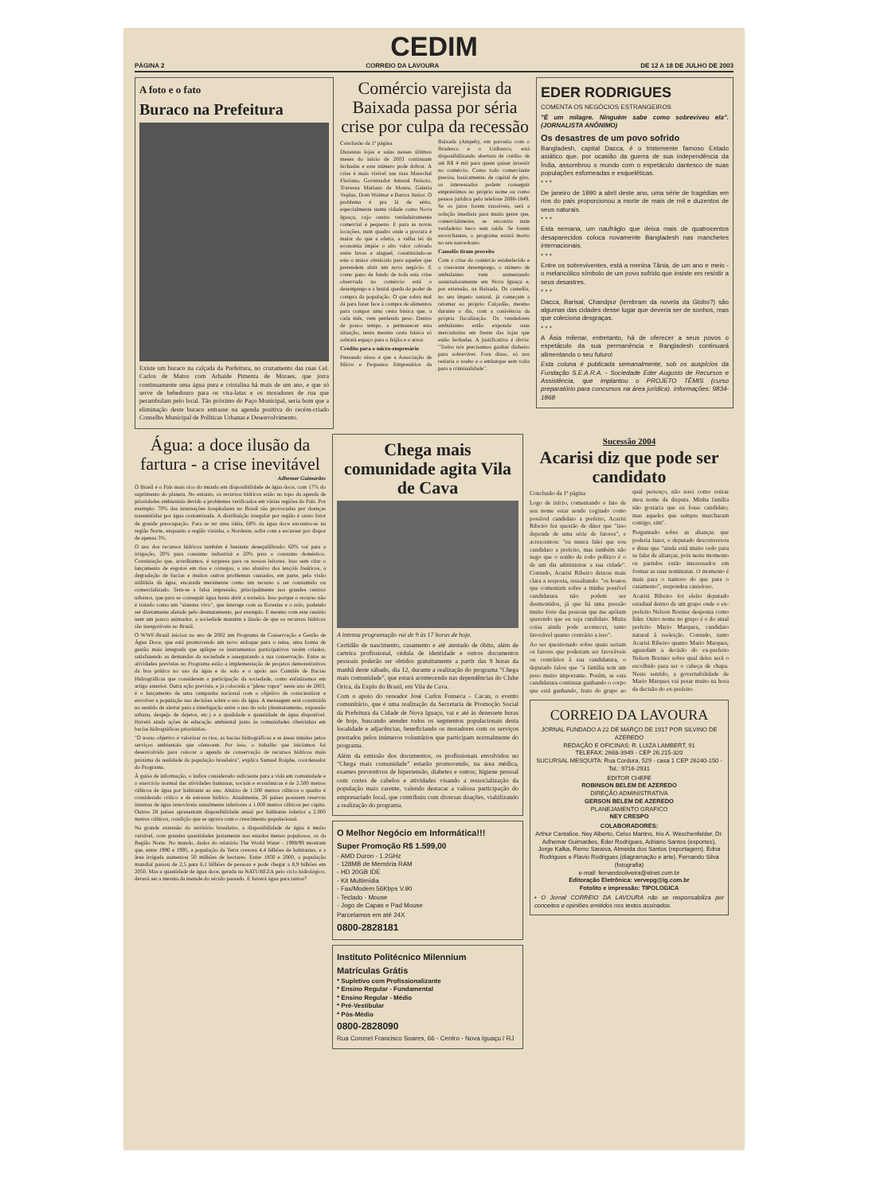CEDIM
PÁGINA 2 CORREIO DA LAVOURA DE 12 A 18 DE JULHO DE 2003
A foto e o fato
Buraco na Prefeitura
Existe um buraco na calçada da Prefeitura, no cruzamento das ruas Cel. Carlos de Matos com Arhaide Pimenta de Moraes, que jorra continuamente uma água pura e cristalina há mais de um ano, e que só serve de bebedouro para os vira-latas e os moradores de rua que perambulam pelo local. Tão próximo do Paço Municipal, seria bom que a eliminação deste buraco entrasse na agenda positiva do recém-criado Conselho Municipal de Políticas Urbanas e Desenvolvimento.
Comércio varejista da Baixada passa por séria crise por culpa da recessão
Conclusão da 1ª página
Duzentas lojas e salas nesses últimos meses do início de 2003 continuam fechadas e este número pode dobrar. A crise é mais visível nas ruas Marechal Floriano, Governador Amaral Peixoto, Travessa Mariano de Moura, Galeria Veplan, Dom Walmor e Barros Junior. O problema é pra lá de sério, especialmente numa cidade como Nova Iguaçu, cujo centro verdadeiramente comercial é pequeno. E para as novas locações, num quadro onde a procura é maior do que a oferta, a velha lei da economia impõe o alto valor cobrado entre luvas e aluguel, constituindo-se este o maior obstáculo para aqueles que pretendem abrir um novo negócio. E como pano de fundo de toda esta crise observada no comércio está o desemprego e a brutal queda do poder de compra da população. O que sobra mal dá para fazer face à compra de alimentos para compor uma cesta básica que, a cada mês, vem perdendo peso. Dentro de pouco tempo, a permanecer esta situação, nesta mesma cesta básica só sobrará espaço para o feijão e o arroz.
Crédito para o micro-empresário
Pensando nisso é que a Associação de Micro e Pequenos Empresários da Baixada (Ampeb), em parceria com o Bradesco e o Unibanco, está disponibilizando abertura de crédito de até R$ 4 mil para quem quiser investir no comércio. Como todo comerciante precisa, basicamente, de capital de giro, os interessados podem conseguir empréstimos no próprio nome ou como pessoa jurídica pelo telefone 2698-1849. Se os juros forem razoáveis, será a solução imediata para muita gente que, comercialmente, se encontra num verdadeiro beco sem saída. Se forem escorchantes, o programa estará morto no seu nascedouro.
Camelôs tiram proveito
Com a crise do comércio estabelecido e o crescente desemprego, o número de ambulantes vem aumentando assustadoramente em Nova Iguaçu e, por extensão, na Baixada. Os camelôs, no seu ímpeto natural, já começam a retomar ao próprio Calçadão, mesmo durante o dia, com a conivência da própria fiscalização. Os vendedores ambulantes estão expondo suas mercadorias em frente das lojas que estão fechadas. A justificativa é óbvia: "Todos nós precisamos ganhar dinheiro para sobreviver. Fora disso, só nos restaria o roubo e o embarque sem volta para a criminalidade".
EDER RODRIGUES
COMENTA OS NEGÓCIOS ESTRANGEIROS
"É um milagre. Ninguém sabe como sobreviveu ela". (JORNALISTA ANÔNIMO)
Os desastres de um povo sofrido
Bangladesh, capital Dacca, é o tristemente famoso Estado asiático que, por ocasião da guerra de sua independência da Índia, assombrou o mundo com o espetáculo dantesco de suas populações esfomeadas e esqueléticas.
* * *
De janeiro de 1990 a abril deste ano, uma série de tragédias em rios do país proporcionou a morte de mais de mil e duzentos de seus naturais.
* * *
Esta semana, um naufrágio que deixa mais de quatrocentos desaparecidos coloca novamente Bangladesh nas manchetes internacionais.
* * *
Entre os sobreviventes, está a menina Tânia, de um ano e meio - o melancólico símbolo de um povo sofrido que insiste em resistir a seus desastres.
* * *
Dacca, Barisal, Chandpur (lembram da novela da Globo?) são algumas das cidades desse lugar que deveria ser de sonhos, mas que coleciona desgraças.
* * *
A Ásia milenar, entretanto, há de oferecer a seus povos o espetáculo da sua permanência e Bangladesh continuará alimentando o seu futuro!
Esta coluna é publicada semanalmente, sob os auspícios da Fundação S.E.A.R.A. - Sociedade Eder Augusto de Recursos e Assistência, que implantou o PROJETO TÊMIS (curso preparatório para concursos na área jurídica). Informações: 9834-1868
Água: a doce ilusão da fartura - a crise inevitável
Adhemar Guimarães
O Brasil é o País mais rico do mundo em disponibilidade de água doce, com 17% do suprimento do planeta. No entanto, os recursos hídricos estão no topo da agenda de prioridades ambientais devido a problemas verificados em várias regiões do País. Por exemplo: 70% das internações hospitalares no Brasil são provocadas por doenças transmitidas por água contaminada. A distribuição irregular por região é outro fator de grande preocupação. Para se ter uma idéia, 68% da água doce encontra-se na região Norte, enquanto a região vizinha, o Nordeste, sofre com a escassez por dispor de apenas 3%.
O uso dos recursos hídricos também é bastante desequilibrado: 60% vai para a irrigação, 20% para consumo industrial e 20% para o consumo doméstico. Constatação que, acreditamos, é surpresa para os nossos leitores. Isso sem citar o lançamento de esgotos em rios e córregos, o uso abusivo dos lençóis freáticos, a degradação de bacias e muitos outros problemas causados, em parte, pela visão utilitária da água, encarada meramente como um recurso a ser consumido ou comercializado. Tem-se a falsa impressão, principalmente nos grandes centros urbanos, que para se conseguir água basta abrir a torneira. Isso porque o recurso não é tratado como um "sistema vivo", que interage com as florestas e o solo, podendo ser diretamente afetado pelo desmatamento, por exemplo. E mesmo com este cenário nem um pouco animador, a sociedade mantém a ilusão de que os recursos hídricos são inesgotáveis no Brasil.
O WWF-Brasil iniciou no ano de 2002 um Programa de Conservação e Gestão de Água Doce, que está promovendo um novo enfoque para o tema, uma forma de gestão mais integrada que aplique os instrumentos participativos recém criados, satisfazendo as demandas da sociedade e assegurando a sua conservação. Entre as atividades previstas no Programa estão a implementação de projetos demonstrativos da boa prática no uso da água e do solo e o apoio aos Comitês de Bacias Hidrográficas que considerem a participação da sociedade, como enfatizamos em artigo anterior. Outra ação prevista, e já colocada a "pleno vapor" neste ano de 2003, é o lançamento de uma campanha nacional com o objetivo de conscientizar e envolver a população nas decisões sobre o uso da água. A mensagem será construída no sentido de alertar para a interligação entre o uso do solo (desmatamento, expansão urbana, despejo de dejetos, etc.) e a qualidade e quantidade de água disponível. Haverá ainda ações de educação ambiental junto às comunidades ribeirinhas em bacias hidrográficas prioritárias.
"O nosso objetivo é valorizar os rios, as bacias hidrográficas e as áreas úmidas pelos serviços ambientais que oferecem. Por isso, o trabalho que iniciamos foi desenvolvido para colocar a agenda de conservação de recursos hídricos mais próxima da realidade da população brasileira", explica Samuel Roiphe, coordenador do Programa.
À guisa de informação, o índice considerado suficiente para a vida em comunidade e o exercício normal das atividades humanas, sociais e econômicas é de 2.500 metros cúbicos de água por habitante ao ano. Abaixo de 1.500 metros cúbicos o quadro é considerado crítico e de estresse hídrico. Atualmente, 26 países possuem reservas internas de água renováveis anualmente inferiores a 1.000 metros cúbicos per capita. Outros 28 países apresentam disponibilidade anual por habitante inferior a 2.000 metros cúbicos, condição que se agrava com o crescimento populacional.
Na grande extensão do território brasileiro, a disponibilidade de água é muito variável, com grandes quantidades justamente nos estados menos populosos, os da Região Norte. No mundo, dados do relatório The World Water - 1998/99 mostram que, entre 1990 e 1995, a população da Terra cresceu 4,4 bilhões de habitantes, e a área irrigada aumentou 50 milhões de hectares. Entre 1950 e 2000, a população mundial passou de 2,5 para 6,1 bilhões de pessoas e pode chegar a 8,9 bilhões em 2050. Mas a quantidade de água doce, gerada na NATUREZA pelo ciclo hidrológico, deverá ser a mesma da metade do século passado. E haverá água para tantos?
Chega mais comunidade agita Vila de Cava
A intensa programação vai de 9 às 17 horas de hoje.
Certidão de nascimento, casamento e até atestado de óbito, além de carteira profissional, cédula de identidade e outros documentos pessoais poderão ser obtidos gratuitamente a partir das 9 horas da manhã deste sábado, dia 12, durante a realização do programa "Chega mais comunidade", que estará acontecendo nas dependências do Clube Órica, da Explo do Brasil, em Vila de Cava.
Com o apoio do vereador José Carlos Fonseca – Cacau, o evento comunitário, que é uma realização da Secretaria de Promoção Social da Prefeitura da Cidade de Nova Iguaçu, vai e até às dezessete horas de hoje, buscando atender todos os segmentos populacionais desta localidade e adjacências, beneficiando os moradores com os serviços prestados pelos inúmeros voluntários que participam normalmente do programa.
Além da emissão dos documentos, os profissionais envolvidos no "Chega mais comunidade" estarão promovendo, na área médica, exames preventivos de hipertensão, diabetes e outros; higiene pessoal com cortes de cabelos e atividades visando a ressocialização da população mais carente, valendo destacar a valiosa participação do empresariado local, que contribuiu com diversas doações, viabilizando a realização do programa.
O Melhor Negócio em Informática!!!
Super Promoção R$ 1.599,00
- AMD Duron - 1.2GHz
- 128MB de Memória RAM
- HD 20GB IDE
- Kit Multimídia
- Fax/Modem 56Kbps V.90
- Teclado - Mouse
- Jogo de Capas e Pad Mouse
Parcelamos em até 24X
0800-2828181
Instituto Politécnico Milennium
Matrículas Grátis
* Supletivo com Profissionalizante
* Ensino Regular - Fundamental
* Ensino Regular - Médio
* Pré-Vestibular
* Pós-Médio
0800-2828090
Rua Coronel Francisco Soares, 66 - Centro - Nova Iguaçu / RJ
Sucessão 2004
Acarisi diz que pode ser candidato
Conclusão da 1ª página
Logo de início, comentando o fato de seu nome estar sendo cogitado como possível candidato a prefeito, Acarisi Ribeiro fez questão de dizer que "isso depende de uma série de fatores", e acrescentou: "eu nunca falei que sou candidato a prefeito, mas também não nego que o sonho de todo político é o de um dia administrar a sua cidade". Contudo, Acarisi Ribeiro deixou mais clara a resposta, ressaltando: "os boatos que comentam sobre a minha possível candidatura não podem ser desmentidos, já que há uma pressão muito forte das pessoas que me apóiam querendo que eu seja candidato. Muita coisa ainda pode acontecer, tanto favorável quanto contrário a isso".
Ao ser questionado sobre quais seriam os fatores que poderiam ser favoráveis ou contrários à sua candidatura, o deputado falou que "a família tem um peso muito importante. Porém, se esta candidatura continuar ganhando o corpo que está ganhando, fruto do grupo ao qual pertenço, não terei como retirar meu nome da disputa. Minha família não gostaria que eu fosse candidato, mas aqueles que sempre marcharam comigo, sim".
Perguntado sobre as alianças que poderia fazer, o deputado desconversou e disse que "ainda está muito cedo para se falar de alianças, pois neste momento os partidos estão interessados em formar as suas nominatas. O momento é mais para o namoro do que para o casamento", respondeu cauteloso.
Acarisi Ribeiro foi eleito deputado estadual dentro de um grupo onde o ex-prefeito Nelson Bornier desponta como líder. Outro nome no grupo é o do atual prefeito Mario Marques, candidato natural à reeleição. Contudo, tanto Acarisi Ribeiro quanto Mario Marques, aguardam a decisão do ex-prefeito Nelson Bornier sobre qual deles será o escolhido para ser o cabeça de chapa. Neste sentido, a governabilidade de Mario Marques vai pesar muito na hora da decisão do ex-prefeito.
CORREIO DA LAVOURA
JORNAL FUNDADO A 22 DE MARÇO DE 1917 POR SILVINO DE AZEREDO
REDAÇÃO E OFICINAS: R. LUIZA LAMBERT, 91
TELEFAX: 2668-3949 - CEP 26.215-320
SUCURSAL MESQUITA: Rua Cordura, 529 - casa 1 CEP 26240-150 - Tel.: 9716-2931
EDITOR CHEFE
ROBINSON BELEM DE AZEREDO
DIREÇÃO ADMINISTRATIVA
GERSON BELEM DE AZEREDO
PLANEJAMENTO GRAFICO
NEY CRESPO
COLABORADORES:
Arthur Cantalice, Ney Alberto, Celso Martins, Irio A. Weschenfelder, Dr. Adhemar Guimarães, Eder Rodrigues, Adriano Santos (esportes), Jorge Kalka, Remo Saraiva, Almeida dos Santos (reportagem), Edna Rodrigues e Flavio Rodrigues (diagramação e arte), Fernando Silva (fotografia)
e-mail: fernandooliveira@elnet.com.br
Editoração Eletrônica: vervepg@ig.com.br
Fotolito e impressão: TIPOLOGICA
• O Jornal CORREIO DA LAVOURA não se responsabiliza por conceitos e opiniões emitidos nos textos assinados.